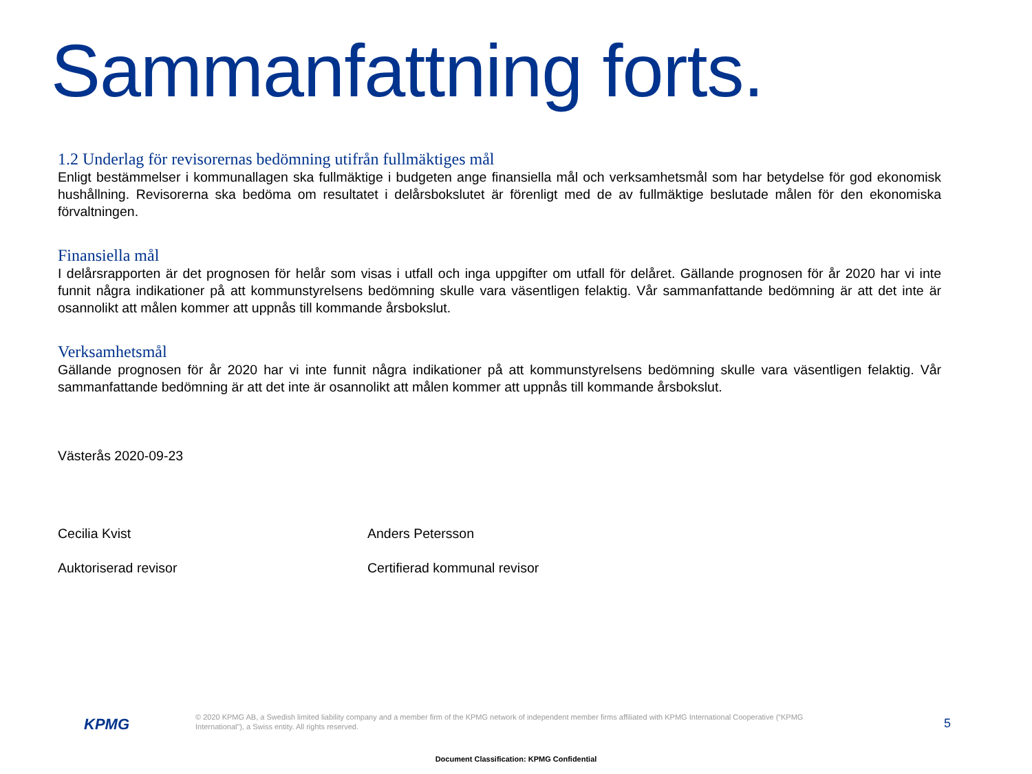Sammanfattning forts.
1.2 Underlag för revisorernas bedömning utifrån fullmäktiges mål
Enligt bestämmelser i kommunallagen ska fullmäktige i budgeten ange finansiella mål och verksamhetsmål som har betydelse för god ekonomisk hushållning. Revisorerna ska bedöma om resultatet i delårsbokslutet är förenligt med de av fullmäktige beslutade målen för den ekonomiska förvaltningen.
Finansiella mål
I delårsrapporten är det prognosen för helår som visas i utfall och inga uppgifter om utfall för delåret. Gällande prognosen för år 2020 har vi inte funnit några indikationer på att kommunstyrelsens bedömning skulle vara väsentligen felaktig. Vår sammanfattande bedömning är att det inte är osannolikt att målen kommer att uppnås till kommande årsbokslut.
Verksamhetsmål
Gällande prognosen för år 2020 har vi inte funnit några indikationer på att kommunstyrelsens bedömning skulle vara väsentligen felaktig. Vår sammanfattande bedömning är att det inte är osannolikt att målen kommer att uppnås till kommande årsbokslut.
Västerås 2020-09-23
Cecilia Kvist
Auktoriserad revisor
Anders Petersson
Certifierad kommunal revisor
KPMG
© 2020 KPMG AB, a Swedish limited liability company and a member firm of the KPMG network of independent member firms affiliated with KPMG International Cooperative (“KPMG International”), a Swiss entity. All rights reserved.
5
Document Classification: KPMG Confidential